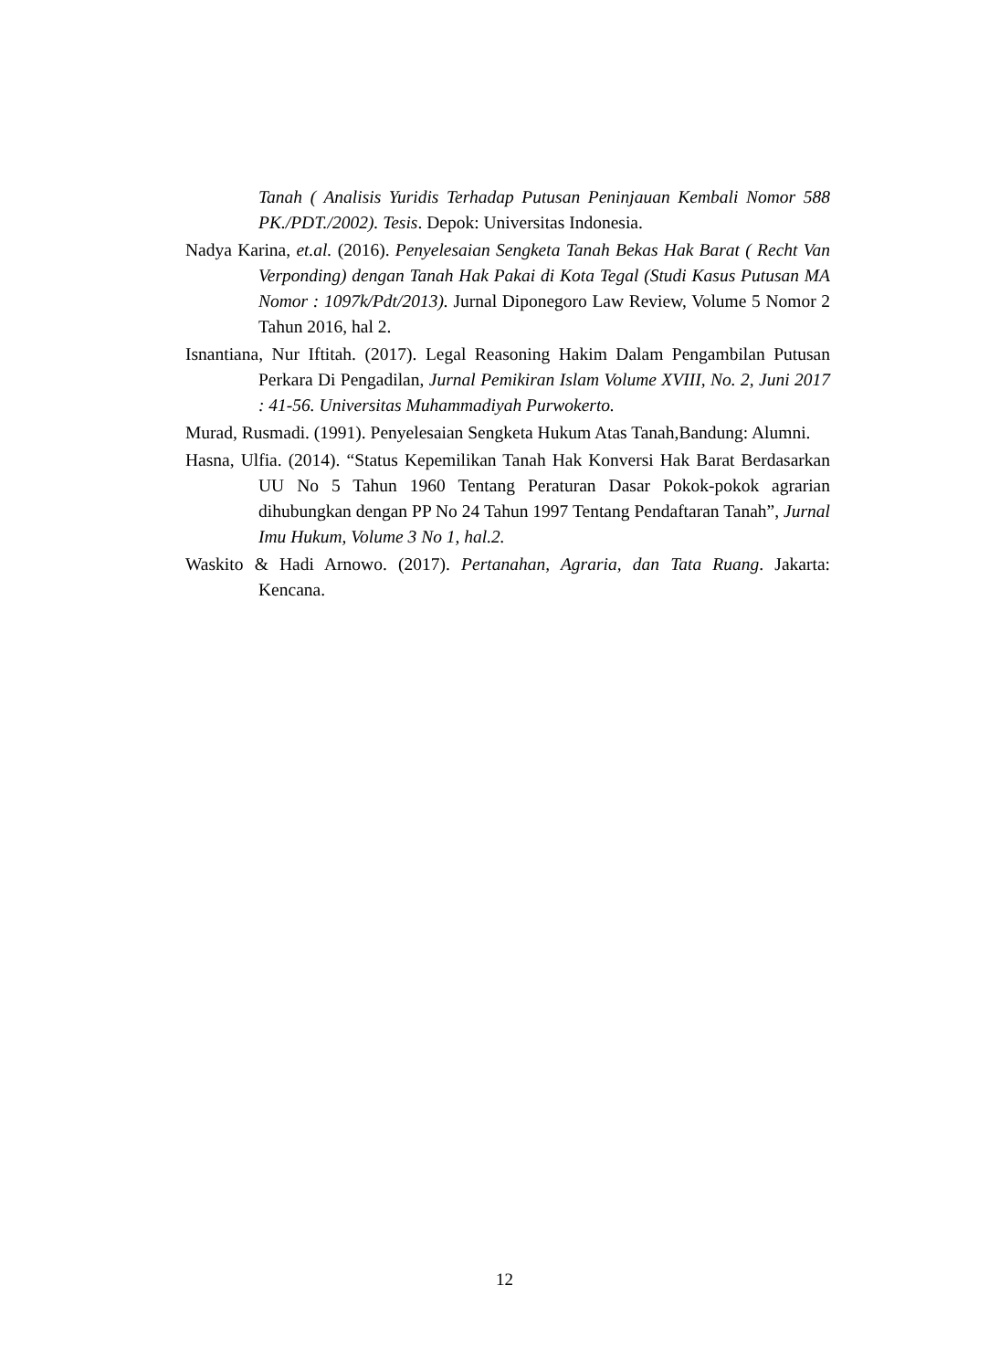Tanah ( Analisis Yuridis Terhadap Putusan Peninjauan Kembali Nomor 588 PK./PDT./2002). Tesis. Depok: Universitas Indonesia.
Nadya Karina, et.al. (2016). Penyelesaian Sengketa Tanah Bekas Hak Barat ( Recht Van Verponding) dengan Tanah Hak Pakai di Kota Tegal (Studi Kasus Putusan MA Nomor : 1097k/Pdt/2013). Jurnal Diponegoro Law Review, Volume 5 Nomor 2 Tahun 2016, hal 2.
Isnantiana, Nur Iftitah. (2017). Legal Reasoning Hakim Dalam Pengambilan Putusan Perkara Di Pengadilan, Jurnal Pemikiran Islam Volume XVIII, No. 2, Juni 2017 : 41-56. Universitas Muhammadiyah Purwokerto.
Murad, Rusmadi. (1991). Penyelesaian Sengketa Hukum Atas Tanah,Bandung: Alumni.
Hasna, Ulfia. (2014). “Status Kepemilikan Tanah Hak Konversi Hak Barat Berdasarkan UU No 5 Tahun 1960 Tentang Peraturan Dasar Pokok-pokok agrarian dihubungkan dengan PP No 24 Tahun 1997 Tentang Pendaftaran Tanah”, Jurnal Imu Hukum, Volume 3 No 1, hal.2.
Waskito & Hadi Arnowo. (2017). Pertanahan, Agraria, dan Tata Ruang. Jakarta: Kencana.
12